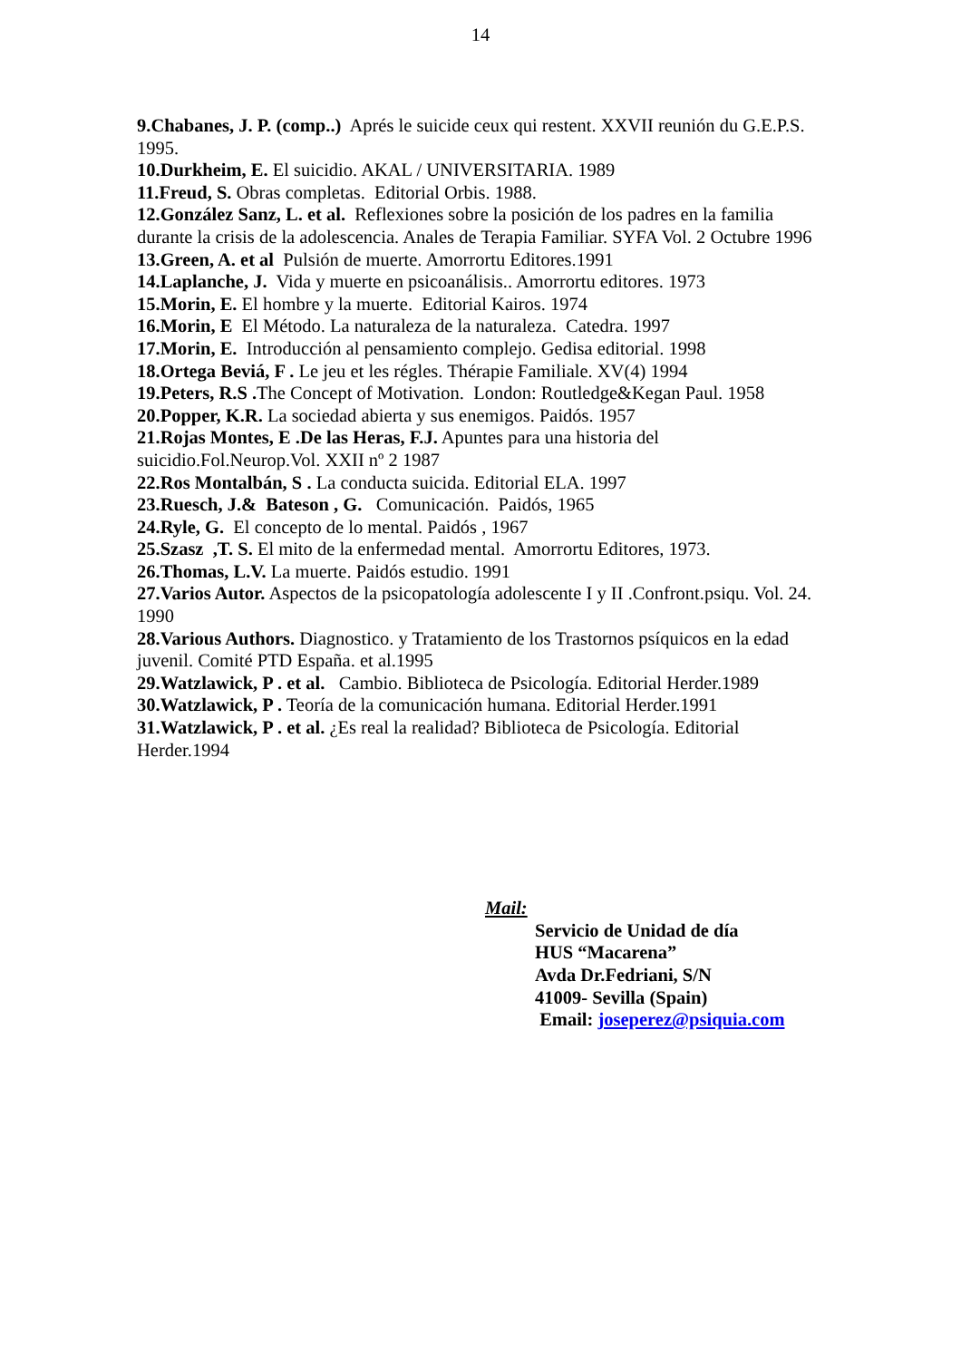14
9.Chabanes, J. P. (comp..) Aprés le suicide ceux qui restent. XXVII reunión du G.E.P.S. 1995.
10.Durkheim, E. El suicidio. AKAL / UNIVERSITARIA. 1989
11.Freud, S. Obras completas. Editorial Orbis. 1988.
12.González Sanz, L. et al. Reflexiones sobre la posición de los padres en la familia durante la crisis de la adolescencia. Anales de Terapia Familiar. SYFA Vol. 2 Octubre 1996
13.Green, A. et al Pulsión de muerte. Amorrortu Editores.1991
14.Laplanche, J. Vida y muerte en psicoanálisis.. Amorrortu editores. 1973
15.Morin, E. El hombre y la muerte. Editorial Kairos. 1974
16.Morin, E El Método. La naturaleza de la naturaleza. Catedra. 1997
17.Morin, E. Introducción al pensamiento complejo. Gedisa editorial. 1998
18.Ortega Beviá, F . Le jeu et les régles. Thérapie Familiale. XV(4) 1994
19.Peters, R.S . The Concept of Motivation. London: Routledge&Kegan Paul. 1958
20.Popper, K.R. La sociedad abierta y sus enemigos. Paidós. 1957
21.Rojas Montes, E .De las Heras, F.J. Apuntes para una historia del suicidio.Fol.Neurop.Vol. XXII nº 2 1987
22.Ros Montalbán, S . La conducta suicida. Editorial ELA. 1997
23.Ruesch, J.& Bateson , G. Comunicación. Paidós, 1965
24.Ryle, G. El concepto de lo mental. Paidós , 1967
25.Szasz ,T. S. El mito de la enfermedad mental. Amorrortu Editores, 1973.
26.Thomas, L.V. La muerte. Paidós estudio. 1991
27.Varios Autor. Aspectos de la psicopatología adolescente I y II .Confront.psiqu. Vol. 24. 1990
28.Various Authors. Diagnostico. y Tratamiento de los Trastornos psíquicos en la edad juvenil. Comité PTD España. et al.1995
29.Watzlawick, P . et al. Cambio. Biblioteca de Psicología. Editorial Herder.1989
30.Watzlawick, P . Teoría de la comunicación humana. Editorial Herder.1991
31.Watzlawick, P . et al. ¿Es real la realidad? Biblioteca de Psicología. Editorial Herder.1994
Mail:
Servicio de Unidad de día
HUS “Macarena”
Avda Dr.Fedriani, S/N
41009- Sevilla (Spain)
Email: joseperez@psiquia.com